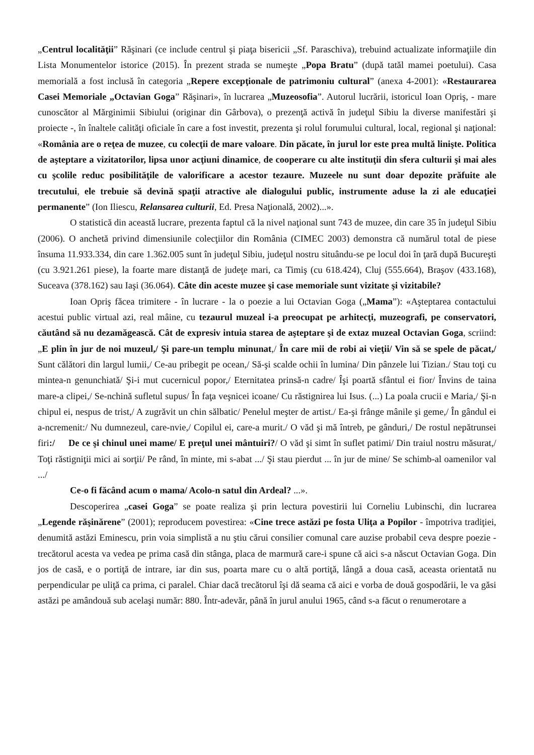„Centrul localităţii” Răşinari (ce include centrul şi piaţa bisericii „Sf. Paraschiva), trebuind actualizate informaţiile din Lista Monumentelor istorice (2015). În prezent strada se numeşte „Popa Bratu” (după tatăl mamei poetului). Casa memorială a fost inclusă în categoria „Repere excepţionale de patrimoniu cultural” (anexa 4-2001): «Restaurarea Casei Memoriale „Octavian Goga” Răşinari», în lucrarea „Muzeosofia”. Autorul lucrării, istoricul Ioan Opriş, - mare cunoscător al Mărginimii Sibiului (originar din Gârbova), o prezenţă activă în judeţul Sibiu la diverse manifestări şi proiecte -, în înaltele calităţi oficiale în care a fost investit, prezenta şi rolul forumului cultural, local, regional şi naţional: «România are o reţea de muzee, cu colecţii de mare valoare. Din păcate, în jurul lor este prea multă linişte. Politica de aşteptare a vizitatorilor, lipsa unor acţiuni dinamice, de cooperare cu alte instituţii din sfera culturii şi mai ales cu şcolile reduc posibilităţile de valorificare a acestor tezaure. Muzeele nu sunt doar depozite prăfuite ale trecutului, ele trebuie să devină spaţii atractive ale dialogului public, instrumente aduse la zi ale educaţiei permanente” (Ion Iliescu, Relansarea culturii, Ed. Presa Naţională, 2002)...».
O statistică din această lucrare, prezenta faptul că la nivel naţional sunt 743 de muzee, din care 35 în judeţul Sibiu (2006). O anchetă privind dimensiunile colecţiilor din România (CIMEC 2003) demonstra că numărul total de piese însuma 11.933.334, din care 1.362.005 sunt în judeţul Sibiu, judeţul nostru situându-se pe locul doi în ţară după Bucureşti (cu 3.921.261 piese), la foarte mare distanţă de judeţe mari, ca Timiş (cu 618.424), Cluj (555.664), Braşov (433.168), Suceava (378.162) sau Iaşi (36.064). Câte din aceste muzee şi case memoriale sunt vizitate şi vizitabile?
Ioan Opriş făcea trimitere - în lucrare - la o poezie a lui Octavian Goga („Mama”): «Aşteptarea contactului acestui public virtual azi, real mâine, cu tezaurul muzeal i-a preocupat pe arhitecţi, muzeografi, pe conservatori, căutând să nu dezamăgească. Cât de expresiv intuia starea de aşteptare şi de extaz muzeal Octavian Goga, scriind: „E plin în jur de noi muzeul,/ Şi pare-un templu minunat,/ În care mii de robi ai vieţii/ Vin să se spele de păcat,/ Sunt călători din largul lumii,/ Ce-au pribegit pe ocean,/ Să-şi scalde ochii în lumina/ Din pânzele lui Tizian./ Stau toţi cu mintea-n genunchiată/ Şi-i mut cucernicul popor,/ Eternitatea prinsă-n cadre/ Îşi poartă sfântul ei fior/ Învins de taina mare-a clipei,/ Se-nchină sufletul supus/ În faţa veşnicei icoane/ Cu răstignirea lui Isus. (...) La poala crucii e Maria,/ Şi-n chipul ei, nespus de trist,/ A zugrăvit un chin sălbatic/ Penelul meşter de artist./ Ea-şi frânge mânile şi geme,/ În gândul ei a-ncremenit:/ Nu dumnezeul, care-nvie,/ Copilul ei, care-a murit./ O văd şi mă întreb, pe gânduri,/ De rostul nepătrunsei firi:/ De ce şi chinul unei mame/ E preţul unei mântuiri?/ O văd şi simt în suflet patimi/ Din traiul nostru măsurat,/ Toţi răstigniţii mici ai sorţii/ Pe rând, în minte, mi s-abat .../ Şi stau pierdut ... în jur de mine/ Se schimb-al oamenilor val .../
Ce-o fi făcând acum o mama/ Acolo-n satul din Ardeal? ...».
Descoperirea „casei Goga” se poate realiza şi prin lectura povestirii lui Corneliu Lubinschi, din lucrarea „Legende răşinărene” (2001); reproducem povestirea: «Cine trece astăzi pe fosta Uliţa a Popilor - împotriva tradiţiei, denumită astăzi Eminescu, prin voia simplistă a nu ştiu cărui consilier comunal care auzise probabil ceva despre poezie - trecătorul acesta va vedea pe prima casă din stânga, placa de marmură care-i spune că aici s-a născut Octavian Goga. Din jos de casă, e o portiţă de intrare, iar din sus, poarta mare cu o altă portiţă, lângă a doua casă, aceasta orientată nu perpendicular pe uliţă ca prima, ci paralel. Chiar dacă trecătorul îşi dă seama că aici e vorba de două gospodării, le va găsi astăzi pe amândouă sub acelaşi număr: 880. Într-adevăr, până în jurul anului 1965, când s-a făcut o renumerotare a